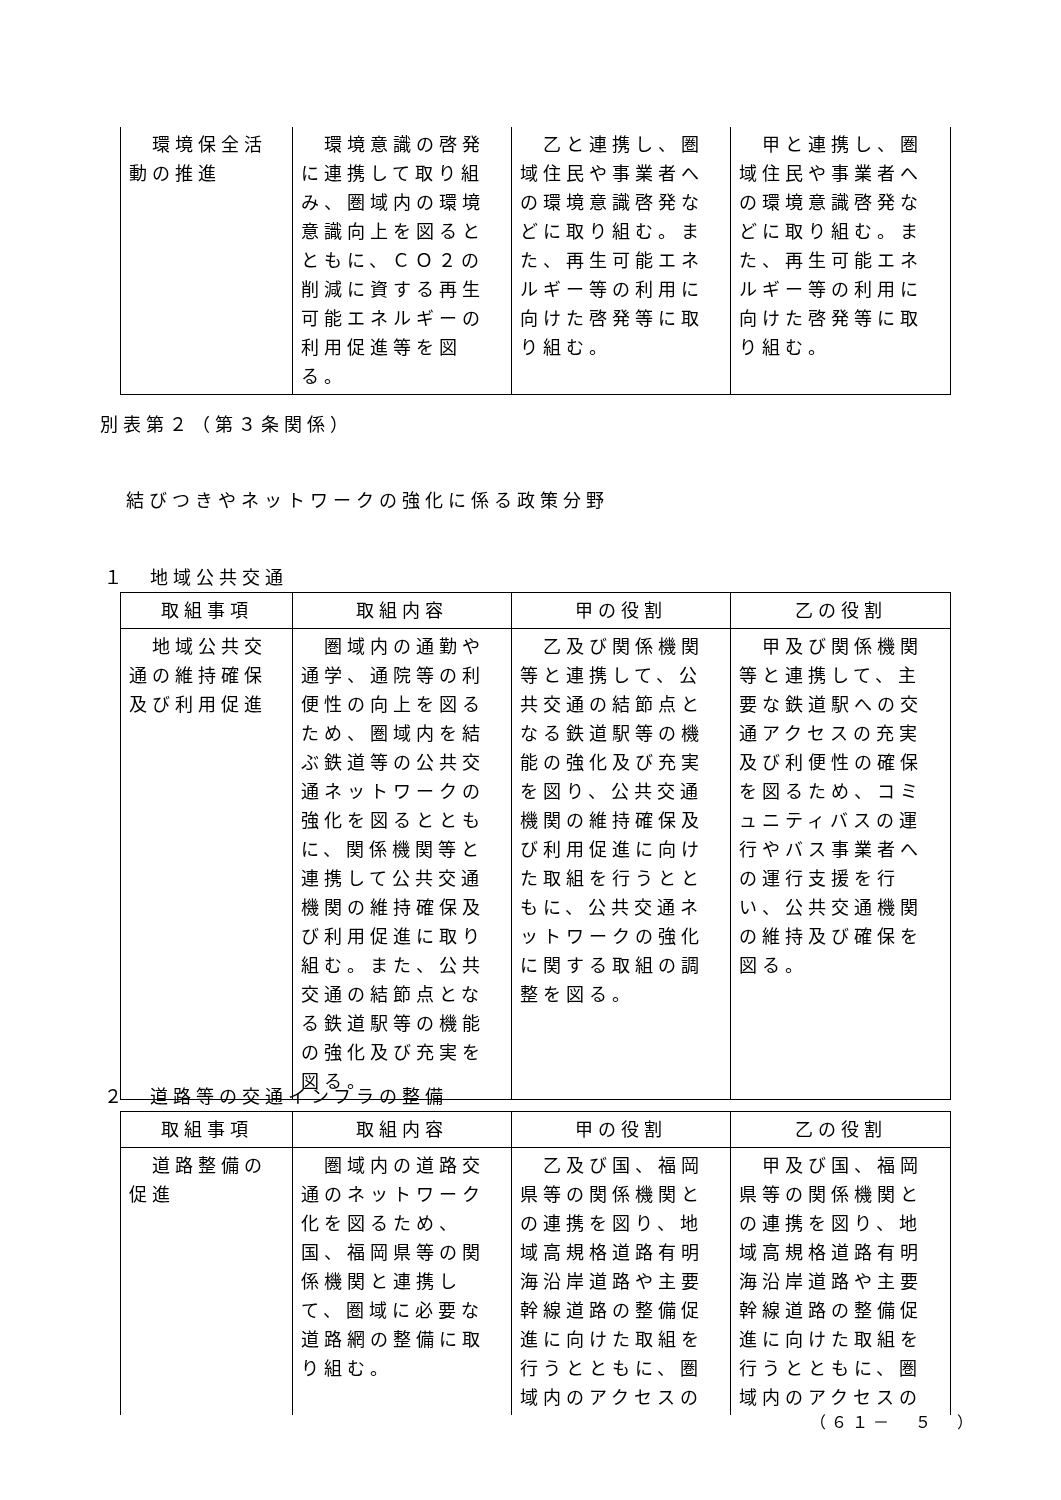| 環境保全活動の推進 | 環境意識の啓発に連携して取り組み、圏域内の環境意識向上を図るとともに、ＣＯ２の削減に資する再生可能エネルギーの利用促進等を図る。 | 乙と連携し、圏域住民や事業者への環境意識啓発などに取り組む。また、再生可能エネルギー等の利用に向けた啓発等に取り組む。 | 甲と連携し、圏域住民や事業者への環境意識啓発などに取り組む。また、再生可能エネルギー等の利用に向けた啓発等に取り組む。 |
別表第２（第３条関係）
結びつきやネットワークの強化に係る政策分野
１　地域公共交通
| 取組事項 | 取組内容 | 甲の役割 | 乙の役割 |
| --- | --- | --- | --- |
| 地域公共交通の維持確保及び利用促進 | 圏域内の通勤や通学、通院等の利便性の向上を図るため、圏域内を結ぶ鉄道等の公共交通ネットワークの強化を図るとともに、関係機関等と連携して公共交通機関の維持確保及び利用促進に取り組む。また、公共交通の結節点となる鉄道駅等の機能の強化及び充実を図る。 | 乙及び関係機関等と連携して、公共交通の結節点となる鉄道駅等の機能の強化及び充実を図り、公共交通機関の維持確保及び利用促進に向けた取組を行うとともに、公共交通ネットワークの強化に関する取組の調整を図る。 | 甲及び関係機関等と連携して、主要な鉄道駅への交通アクセスの充実及び利便性の確保を図るため、コミュニティバスの運行やバス事業者への運行支援を行い、公共交通機関の維持及び確保を図る。 |
２　道路等の交通インフラの整備
| 取組事項 | 取組内容 | 甲の役割 | 乙の役割 |
| --- | --- | --- | --- |
| 道路整備の促進 | 圏域内の道路交通のネットワーク化を図るため、国、福岡県等の関係機関と連携して、圏域に必要な道路網の整備に取り組む。 | 乙及び国、福岡県等の関係機関との連携を図り、地域高規格道路有明海沿岸道路や主要幹線道路の整備促進に向けた取組を行うとともに、圏域内のアクセスの | 甲及び国、福岡県等の関係機関との連携を図り、地域高規格道路有明海沿岸道路や主要幹線道路の整備促進に向けた取組を行うとともに、圏域内のアクセスの |
（６１－　５　）